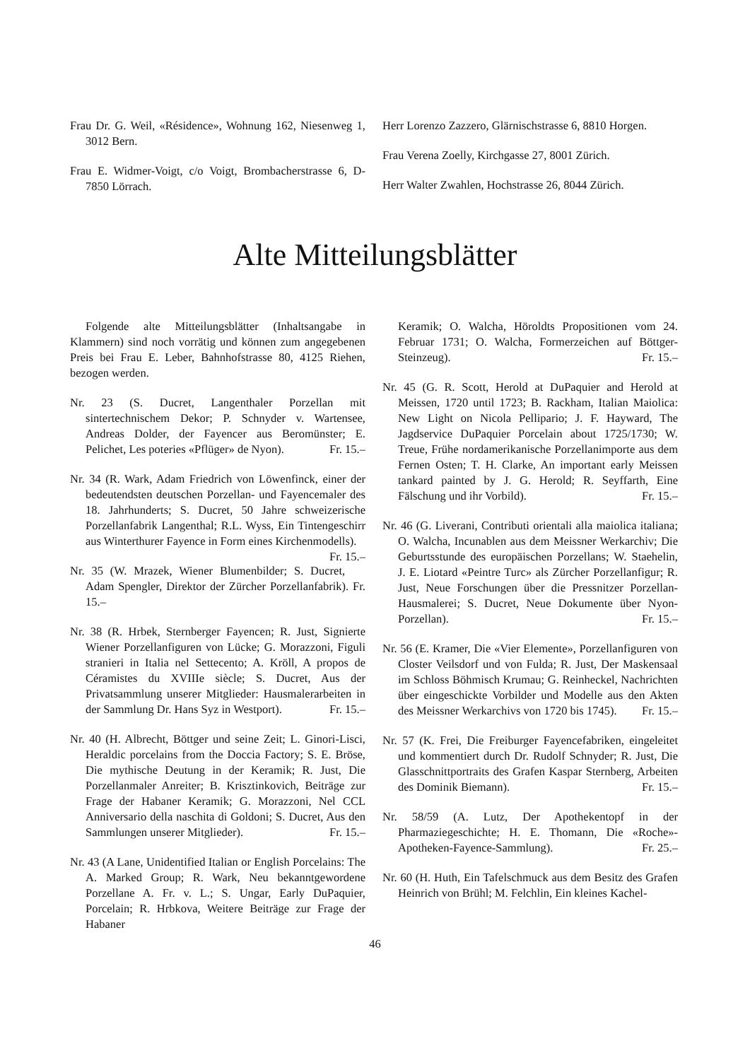Frau Dr. G. Weil, «Résidence», Wohnung 162, Niesenweg 1, 3012 Bern.
Frau E. Widmer-Voigt, c/o Voigt, Brombacherstrasse 6, D-7850 Lörrach.
Herr Lorenzo Zazzero, Glärnischstrasse 6, 8810 Horgen.
Frau Verena Zoelly, Kirchgasse 27, 8001 Zürich.
Herr Walter Zwahlen, Hochstrasse 26, 8044 Zürich.
Alte Mitteilungsblätter
Folgende alte Mitteilungsblätter (Inhaltsangabe in Klammern) sind noch vorrätig und können zum angegebenen Preis bei Frau E. Leber, Bahnhofstrasse 80, 4125 Riehen, bezogen werden.
Nr. 23 (S. Ducret, Langenthaler Porzellan mit sintertechnischem Dekor; P. Schnyder v. Wartensee, Andreas Dolder, der Fayencer aus Beromünster; E. Pelichet, Les poteries «Pflüger» de Nyon). Fr. 15.–
Nr. 34 (R. Wark, Adam Friedrich von Löwenfinck, einer der bedeutendsten deutschen Porzellan- und Fayencemaler des 18. Jahrhunderts; S. Ducret, 50 Jahre schweizerische Porzellanfabrik Langenthal; R.L. Wyss, Ein Tintengeschirr aus Winterthurer Fayence in Form eines Kirchenmodells). Fr. 15.–
Nr. 35 (W. Mrazek, Wiener Blumenbilder; S. Ducret, Adam Spengler, Direktor der Zürcher Porzellanfabrik). Fr. 15.–
Nr. 38 (R. Hrbek, Sternberger Fayencen; R. Just, Signierte Wiener Porzellanfiguren von Lücke; G. Morazzoni, Figuli stranieri in Italia nel Settecento; A. Kröll, A propos de Céramistes du XVIIIe siècle; S. Ducret, Aus der Privatsammlung unserer Mitglieder: Hausmalerarbeiten in der Sammlung Dr. Hans Syz in Westport). Fr. 15.–
Nr. 40 (H. Albrecht, Böttger und seine Zeit; L. Ginori-Lisci, Heraldic porcelains from the Doccia Factory; S. E. Bröse, Die mythische Deutung in der Keramik; R. Just, Die Porzellanmaler Anreiter; B. Krisztinkovich, Beiträge zur Frage der Habaner Keramik; G. Morazzoni, Nel CCL Anniversario della naschita di Goldoni; S. Ducret, Aus den Sammlungen unserer Mitglieder). Fr. 15.–
Nr. 43 (A Lane, Unidentified Italian or English Porcelains: The A. Marked Group; R. Wark, Neu bekanntgewordene Porzellane A. Fr. v. L.; S. Ungar, Early DuPaquier, Porcelain; R. Hrbkova, Weitere Beiträge zur Frage der Habaner
Keramik; O. Walcha, Höroldts Propositionen vom 24. Februar 1731; O. Walcha, Formerzeichen auf Böttger-Steinzeug). Fr. 15.–
Nr. 45 (G. R. Scott, Herold at DuPaquier and Herold at Meissen, 1720 until 1723; B. Rackham, Italian Maiolica: New Light on Nicola Pellipario; J. F. Hayward, The Jagdservice DuPaquier Porcelain about 1725/1730; W. Treue, Frühe nordamerikanische Porzellanimporte aus dem Fernen Osten; T. H. Clarke, An important early Meissen tankard painted by J. G. Herold; R. Seyffarth, Eine Fälschung und ihr Vorbild). Fr. 15.–
Nr. 46 (G. Liverani, Contributi orientali alla maiolica italiana; O. Walcha, Incunablen aus dem Meissner Werkarchiv; Die Geburtsstunde des europäischen Porzellans; W. Staehelin, J. E. Liotard «Peintre Turc» als Zürcher Porzellanfigur; R. Just, Neue Forschungen über die Pressnitzer Porzellan-Hausmalerei; S. Ducret, Neue Dokumente über Nyon-Porzellan). Fr. 15.–
Nr. 56 (E. Kramer, Die «Vier Elemente», Porzellanfiguren von Closter Veilsdorf und von Fulda; R. Just, Der Maskensaal im Schloss Böhmisch Krumau; G. Reinheckel, Nachrichten über eingeschickte Vorbilder und Modelle aus den Akten des Meissner Werkarchivs von 1720 bis 1745). Fr. 15.–
Nr. 57 (K. Frei, Die Freiburger Fayencefabriken, eingeleitet und kommentiert durch Dr. Rudolf Schnyder; R. Just, Die Glasschnittportraits des Grafen Kaspar Sternberg, Arbeiten des Dominik Biemann). Fr. 15.–
Nr. 58/59 (A. Lutz, Der Apothekentopf in der Pharmaziegeschichte; H. E. Thomann, Die «Roche»-Apotheken-Fayence-Sammlung). Fr. 25.–
Nr. 60 (H. Huth, Ein Tafelschmuck aus dem Besitz des Grafen Heinrich von Brühl; M. Felchlin, Ein kleines Kachel-
46